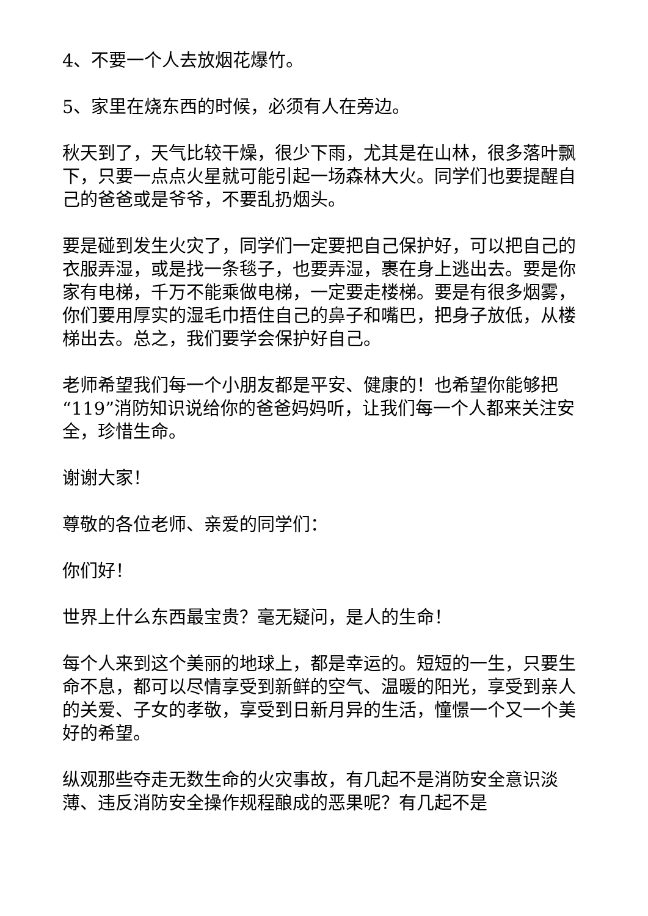4、不要一个人去放烟花爆竹。
5、家里在烧东西的时候，必须有人在旁边。
秋天到了，天气比较干燥，很少下雨，尤其是在山林，很多落叶飘下，只要一点点火星就可能引起一场森林大火。同学们也要提醒自己的爸爸或是爷爷，不要乱扔烟头。
要是碰到发生火灾了，同学们一定要把自己保护好，可以把自己的衣服弄湿，或是找一条毯子，也要弄湿，裹在身上逃出去。要是你家有电梯，千万不能乘做电梯，一定要走楼梯。要是有很多烟雾，你们要用厚实的湿毛巾捂住自己的鼻子和嘴巴，把身子放低，从楼梯出去。总之，我们要学会保护好自己。
老师希望我们每一个小朋友都是平安、健康的！也希望你能够把“119”消防知识说给你的爸爸妈妈听，让我们每一个人都来关注安全，珍惜生命。
谢谢大家！
尊敬的各位老师、亲爱的同学们：
你们好！
世界上什么东西最宝贵？毫无疑问，是人的生命！
每个人来到这个美丽的地球上，都是幸运的。短短的一生，只要生命不息，都可以尽情享受到新鲜的空气、温暖的阳光，享受到亲人的关爱、子女的孝敬，享受到日新月异的生活，憧憬一个又一个美好的希望。
纵观那些夺走无数生命的火灾事故，有几起不是消防安全意识淡薄、违反消防安全操作规程酿成的恶果呢？有几起不是